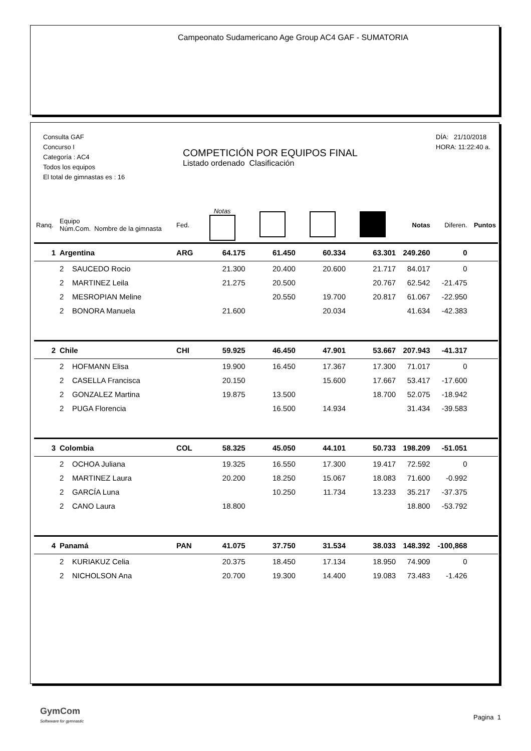Campeonato Sudamericano Age Group AC4 GAF - SUMATORIA
Consulta GAF
Concurso I
Categoría : AC4
Todos los equipos
El total de gimnastas es : 16
DÍA: 21/10/2018
HORA: 11:22:40 a.
COMPETICIÓN POR EQUIPOS FINAL
Listado ordenado Clasificación
| Ranq. | Equipo Núm.Com. Nombre de la gimnasta | Fed. | Notas | | | | Notas | Diferen. | Puntos |
| --- | --- | --- | --- | --- | --- | --- | --- | --- | --- |
| 1 | Argentina | ARG | 64.175 | 61.450 | 60.334 | 63.301 | 249.260 | 0 | |
| | 2 SAUCEDO Rocio | | 21.300 | 20.400 | 20.600 | 21.717 | 84.017 | 0 | |
| | 2 MARTINEZ Leila | | 21.275 | 20.500 | | 20.767 | 62.542 | -21.475 | |
| | 2 MESROPIAN Meline | | | 20.550 | 19.700 | 20.817 | 61.067 | -22.950 | |
| | 2 BONORA Manuela | | 21.600 | | 20.034 | | 41.634 | -42.383 | |
| 2 | Chile | CHI | 59.925 | 46.450 | 47.901 | 53.667 | 207.943 | -41.317 | |
| | 2 HOFMANN Elisa | | 19.900 | 16.450 | 17.367 | 17.300 | 71.017 | 0 | |
| | 2 CASELLA Francisca | | 20.150 | | 15.600 | 17.667 | 53.417 | -17.600 | |
| | 2 GONZALEZ Martina | | 19.875 | 13.500 | | 18.700 | 52.075 | -18.942 | |
| | 2 PUGA Florencia | | | 16.500 | 14.934 | | 31.434 | -39.583 | |
| 3 | Colombia | COL | 58.325 | 45.050 | 44.101 | 50.733 | 198.209 | -51.051 | |
| | 2 OCHOA Juliana | | 19.325 | 16.550 | 17.300 | 19.417 | 72.592 | 0 | |
| | 2 MARTINEZ Laura | | 20.200 | 18.250 | 15.067 | 18.083 | 71.600 | -0.992 | |
| | 2 GARCÍA Luna | | | 10.250 | 11.734 | 13.233 | 35.217 | -37.375 | |
| | 2 CANO Laura | | 18.800 | | | | 18.800 | -53.792 | |
| 4 | Panamá | PAN | 41.075 | 37.750 | 31.534 | 38.033 | 148.392 | -100,868 | |
| | 2 KURIAKUZ Celia | | 20.375 | 18.450 | 17.134 | 18.950 | 74.909 | 0 | |
| | 2 NICHOLSON Ana | | 20.700 | 19.300 | 14.400 | 19.083 | 73.483 | -1.426 | |
GymCom
Softwware for gymnastic
Pagina 1